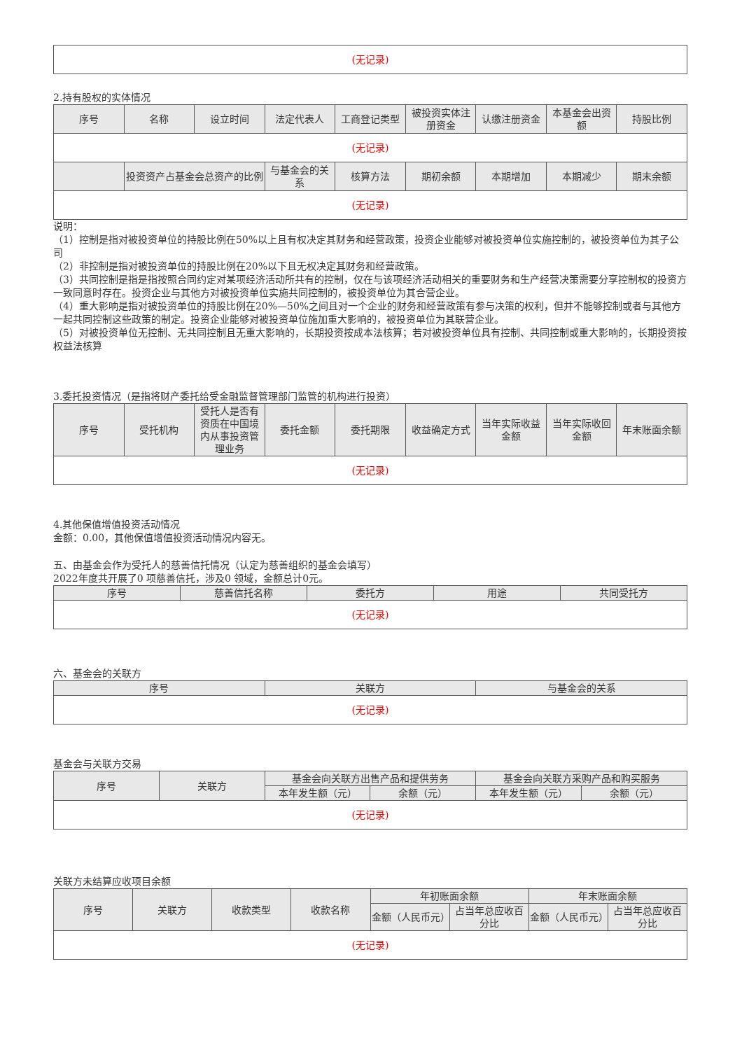| (无记录) |
2.持有股权的实体情况
| 序号 | 名称 | 设立时间 | 法定代表人 | 工商登记类型 | 被投资实体注册资金 | 认缴注册资金 | 本基金会出资额 | 持股比例 |
| --- | --- | --- | --- | --- | --- | --- | --- | --- |
| (无记录) | | | | | | | | |
| | 投资资产占基金会总资产的比例 | | 与基金会的关系 | 核算方法 | 期初余额 | 本期增加 | 本期减少 | 期末余额 |
| (无记录) | | | | | | | | |
说明：
（1）控制是指对被投资单位的持股比例在50%以上且有权决定其财务和经营政策，投资企业能够对被投资单位实施控制的，被投资单位为其子公司
（2）非控制是指对被投资单位的持股比例在20%以下且无权决定其财务和经营政策。
（3）共同控制是指是指按照合同约定对某项经济活动所共有的控制，仅在与该项经济活动相关的重要财务和生产经营决策需要分享控制权的投资方一致同意时存在。投资企业与其他方对被投资单位实施共同控制的，被投资单位为其合营企业。
（4）重大影响是指对被投资单位的持股比例在20%—50%之间且对一个企业的财务和经营政策有参与决策的权利，但并不能够控制或者与其他方一起共同控制这些政策的制定。投资企业能够对被投资单位施加重大影响的，被投资单位为其联营企业。
（5）对被投资单位无控制、无共同控制且无重大影响的，长期投资按成本法核算；若对被投资单位具有控制、共同控制或重大影响的，长期投资按权益法核算
3.委托投资情况（是指将财产委托给受金融监督管理部门监管的机构进行投资）
| 序号 | 受托机构 | 受托人是否有资质在中国境内从事投资管理业务 | 委托金额 | 委托期限 | 收益确定方式 | 当年实际收益金额 | 当年实际收回金额 | 年末账面余额 |
| --- | --- | --- | --- | --- | --- | --- | --- | --- |
| (无记录) | | | | | | | | |
4.其他保值增值投资活动情况
金额：0.00，其他保值增值投资活动情况内容无。
五、由基金会作为受托人的慈善信托情况（认定为慈善组织的基金会填写）
2022年度共开展了0 项慈善信托，涉及0 领域，金额总计0元。
| 序号 | 慈善信托名称 | 委托方 | 用途 | 共同受托方 |
| --- | --- | --- | --- | --- |
| (无记录) | | | | |
六、基金会的关联方
| 序号 | 关联方 | 与基金会的关系 |
| --- | --- | --- |
| (无记录) | | |
基金会与关联方交易
| 序号 | 关联方 | 基金会向关联方出售产品和提供劳务 | | 基金会向关联方采购产品和购买服务 | |
| --- | --- | --- | --- | --- | --- |
| | | 本年发生额（元） | 余额（元） | 本年发生额（元） | 余额（元） |
| (无记录) | | | | | |
关联方未结算应收项目余额
| 序号 | 关联方 | 收款类型 | 收款名称 | 年初账面余额 | | 年末账面余额 | |
| --- | --- | --- | --- | --- | --- | --- | --- |
| | | | | 金额（人民币元） | 占当年总应收百分比 | 金额（人民币元） | 占当年总应收百分比 |
| (无记录) | | | | | | | |